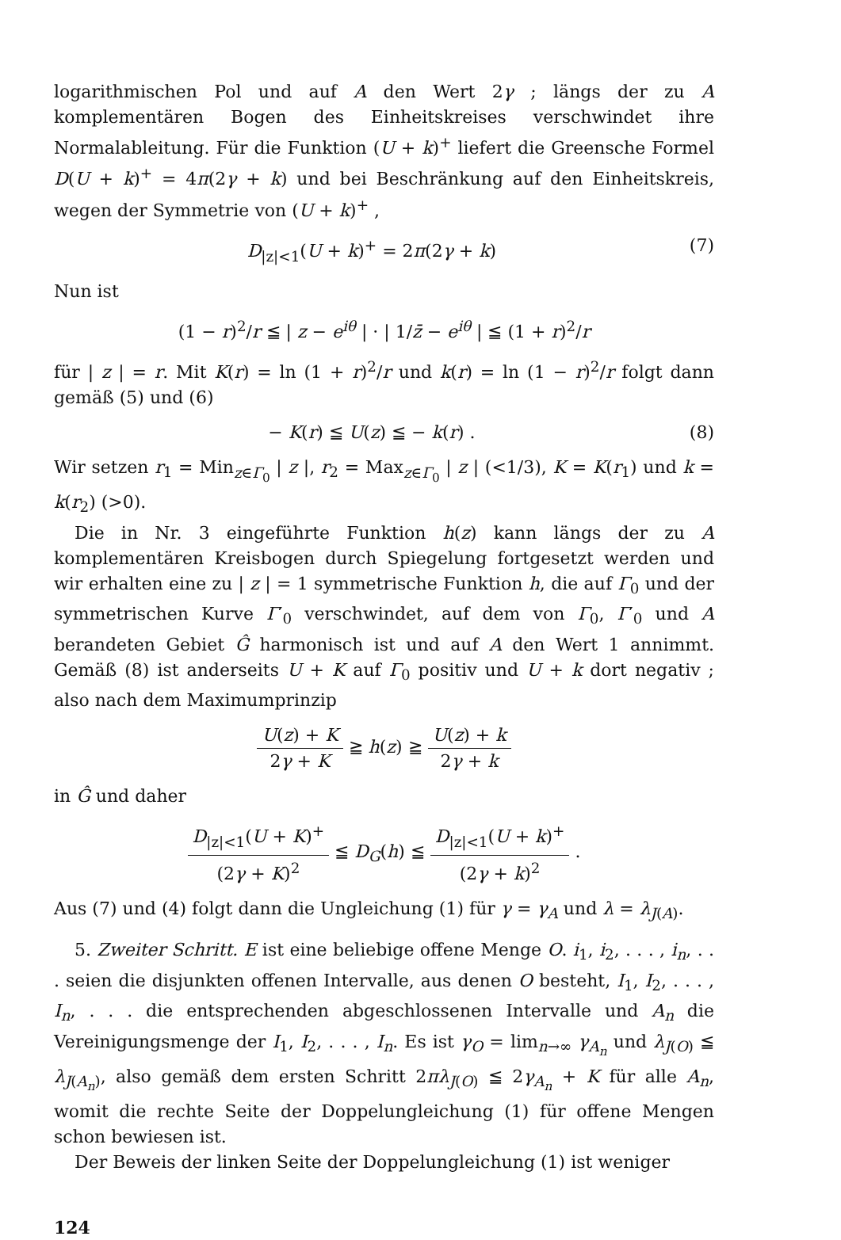logarithmischen Pol und auf A den Wert 2γ ; längs der zu A komplementären Bogen des Einheitskreises verschwindet ihre Normalableitung. Für die Funktion (U + k)<sup>+</sup> liefert die Greensche Formel D(U + k)<sup>+</sup> = 4π(2γ + k) und bei Beschränkung auf den Einheitskreis, wegen der Symmetrie von (U + k)<sup>+</sup> ,
D<sub>|z|<1</sub>(U + k)<sup>+</sup> = 2π(2γ + k) (7)
Nun ist
(1 − r)<sup>2</sup>/r ≦ | z − e<sup>iθ</sup> | · | 1/z̄ − e<sup>iθ</sup> | ≦ (1 + r)<sup>2</sup>/r
für | z | = r. Mit K(r) = ln (1 + r)<sup>2</sup>/r und k(r) = ln (1 − r)<sup>2</sup>/r folgt dann gemäß (5) und (6)
− K(r) ≦ U(z) ≦ − k(r) . (8)
Wir setzen r<sub>1</sub> = Min<sub>z∈Γ<sub>0</sub></sub> | z |, r<sub>2</sub> = Max<sub>z∈Γ<sub>0</sub></sub> | z | (<1/3), K = K(r<sub>1</sub>) und k = k(r<sub>2</sub>) (>0).
Die in Nr. 3 eingeführte Funktion h(z) kann längs der zu A komplementären Kreisbogen durch Spiegelung fortgesetzt werden und wir erhalten eine zu | z | = 1 symmetrische Funktion h, die auf Γ<sub>0</sub> und der symmetrischen Kurve Γ′<sub>0</sub> verschwindet, auf dem von Γ<sub>0</sub>, Γ′<sub>0</sub> und A berandeten Gebiet Ĝ harmonisch ist und auf A den Wert 1 annimmt. Gemäß (8) ist anderseits U + K auf Γ<sub>0</sub> positiv und U + k dort negativ ; also nach dem Maximumprinzip
U(z) + K 2γ + K ≧ h(z) ≧ U(z) + k 2γ + k
in Ĝ und daher
D<sub>|z|<1</sub>(U + K)<sup>+</sup> (2γ + K)<sup>2</sup> ≦ D<sub>G</sub>(h) ≦ D<sub>|z|<1</sub>(U + k)<sup>+</sup> (2γ + k)<sup>2</sup> .
Aus (7) und (4) folgt dann die Ungleichung (1) für γ = γ<sub>A</sub> und λ = λ<sub>J(A)</sub>.
5. Zweiter Schritt. E ist eine beliebige offene Menge O. i<sub>1</sub>, i<sub>2</sub>, . . . , i<sub>n</sub>, . . . seien die disjunkten offenen Intervalle, aus denen O besteht, I<sub>1</sub>, I<sub>2</sub>, . . . , I<sub>n</sub>, . . . die entsprechenden abgeschlossenen Intervalle und A<sub>n</sub> die Vereinigungsmenge der I<sub>1</sub>, I<sub>2</sub>, . . . , I<sub>n</sub>. Es ist γ<sub>O</sub> = lim<sub>n→∞</sub> γ<sub>A<sub>n</sub></sub> und λ<sub>J(O)</sub> ≦ λ<sub>J(A<sub>n</sub>)</sub>, also gemäß dem ersten Schritt 2πλ<sub>J(O)</sub> ≦ 2γ<sub>A<sub>n</sub></sub> + K für alle A<sub>n</sub>, womit die rechte Seite der Doppelungleichung (1) für offene Mengen schon bewiesen ist.
Der Beweis der linken Seite der Doppelungleichung (1) ist weniger
124